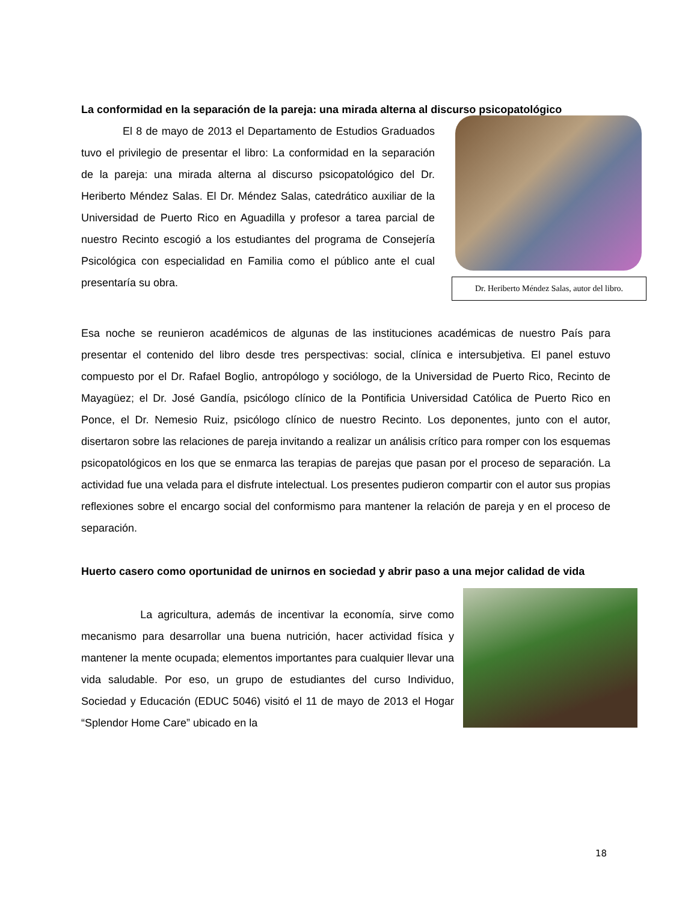La conformidad en la separación de la pareja: una mirada alterna al discurso psicopatológico
El 8 de mayo de 2013 el Departamento de Estudios Graduados tuvo el privilegio de presentar el libro: La conformidad en la separación de la pareja: una mirada alterna al discurso psicopatológico del Dr. Heriberto Méndez Salas. El Dr. Méndez Salas, catedrático auxiliar de la Universidad de Puerto Rico en Aguadilla y profesor a tarea parcial de nuestro Recinto escogió a los estudiantes del programa de Consejería Psicológica con especialidad en Familia como el público ante el cual presentaría su obra.
Dr. Heriberto Méndez Salas, autor del libro.
Esa noche se reunieron académicos de algunas de las instituciones académicas de nuestro País para presentar el contenido del libro desde tres perspectivas: social, clínica e intersubjetiva. El panel estuvo compuesto por el Dr. Rafael Boglio, antropólogo y sociólogo, de la Universidad de Puerto Rico, Recinto de Mayagüez; el Dr. José Gandía, psicólogo clínico de la Pontificia Universidad Católica de Puerto Rico en Ponce, el Dr. Nemesio Ruiz, psicólogo clínico de nuestro Recinto. Los deponentes, junto con el autor, disertaron sobre las relaciones de pareja invitando a realizar un análisis crítico para romper con los esquemas psicopatológicos en los que se enmarca las terapias de parejas que pasan por el proceso de separación. La actividad fue una velada para el disfrute intelectual. Los presentes pudieron compartir con el autor sus propias reflexiones sobre el encargo social del conformismo para mantener la relación de pareja y en el proceso de separación.
Huerto casero como oportunidad de unirnos en sociedad y abrir paso a una mejor calidad de vida
La agricultura, además de incentivar la economía, sirve como mecanismo para desarrollar una buena nutrición, hacer actividad física y mantener la mente ocupada; elementos importantes para cualquier llevar una vida saludable. Por eso, un grupo de estudiantes del curso Individuo, Sociedad y Educación (EDUC 5046) visitó el 11 de mayo de 2013 el Hogar “Splendor Home Care” ubicado en la
18